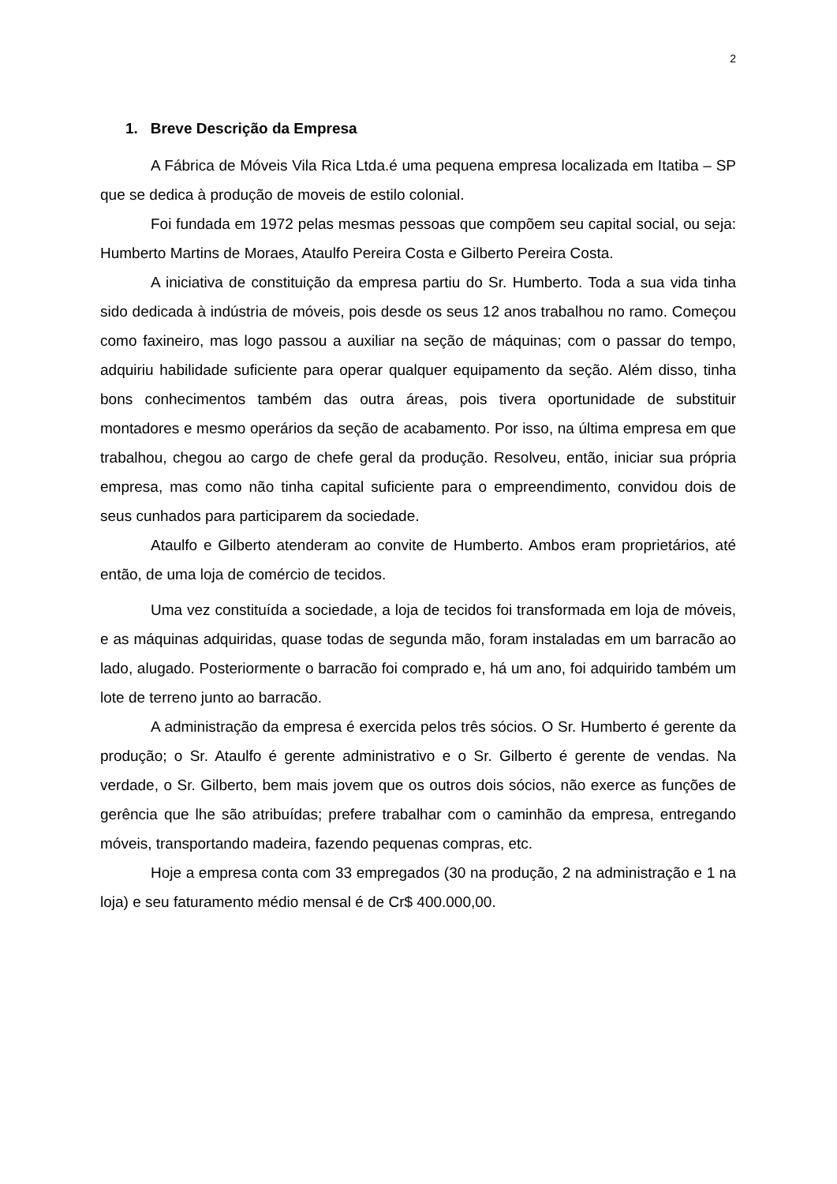2
1. Breve Descrição da Empresa
A Fábrica de Móveis Vila Rica Ltda.é uma pequena empresa localizada em Itatiba – SP que se dedica à produção de moveis de estilo colonial.
Foi fundada em 1972 pelas mesmas pessoas que compõem seu capital social, ou seja: Humberto Martins de Moraes, Ataulfo Pereira Costa e Gilberto Pereira Costa.
A iniciativa de constituição da empresa partiu do Sr. Humberto. Toda a sua vida tinha sido dedicada à indústria de móveis, pois desde os seus 12 anos trabalhou no ramo. Começou como faxineiro, mas logo passou a auxiliar na seção de máquinas; com o passar do tempo, adquiriu habilidade suficiente para operar qualquer equipamento da seção. Além disso, tinha bons conhecimentos também das outra áreas, pois tivera oportunidade de substituir montadores e mesmo operários da seção de acabamento. Por isso, na última empresa em que trabalhou, chegou ao cargo de chefe geral da produção. Resolveu, então, iniciar sua própria empresa, mas como não tinha capital suficiente para o empreendimento, convidou dois de seus cunhados para participarem da sociedade.
Ataulfo e Gilberto atenderam ao convite de Humberto. Ambos eram proprietários, até então, de uma loja de comércio de tecidos.
Uma vez constituída a sociedade, a loja de tecidos foi transformada em loja de móveis, e as máquinas adquiridas, quase todas de segunda mão, foram instaladas em um barracão ao lado, alugado. Posteriormente o barracão foi comprado e, há um ano, foi adquirido também um lote de terreno junto ao barracão.
A administração da empresa é exercida pelos três sócios. O Sr. Humberto é gerente da produção; o Sr. Ataulfo é gerente administrativo e o Sr. Gilberto é gerente de vendas. Na verdade, o Sr. Gilberto, bem mais jovem que os outros dois sócios, não exerce as funções de gerência que lhe são atribuídas; prefere trabalhar com o caminhão da empresa, entregando móveis, transportando madeira, fazendo pequenas compras, etc.
Hoje a empresa conta com 33 empregados (30 na produção, 2 na administração e 1 na loja) e seu faturamento médio mensal é de Cr$ 400.000,00.